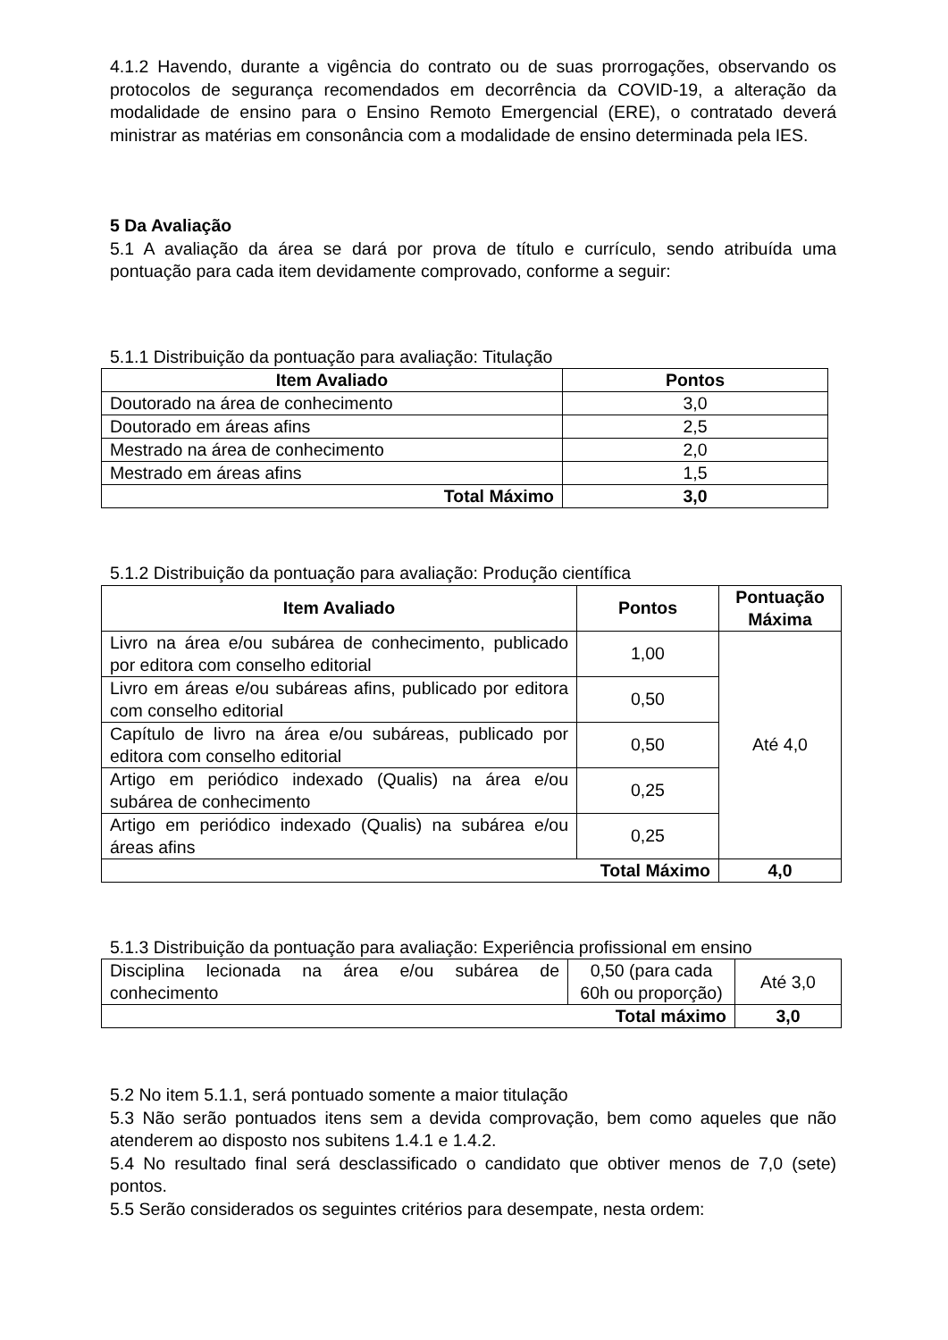4.1.2 Havendo, durante a vigência do contrato ou de suas prorrogações, observando os protocolos de segurança recomendados em decorrência da COVID-19, a alteração da modalidade de ensino para o Ensino Remoto Emergencial (ERE), o contratado deverá ministrar as matérias em consonância com a modalidade de ensino determinada pela IES.
5 Da Avaliação
5.1 A avaliação da área se dará por prova de título e currículo, sendo atribuída uma pontuação para cada item devidamente comprovado, conforme a seguir:
5.1.1 Distribuição da pontuação para avaliação: Titulação
| Item Avaliado | Pontos |
| --- | --- |
| Doutorado na área de conhecimento | 3,0 |
| Doutorado em áreas afins | 2,5 |
| Mestrado na área de conhecimento | 2,0 |
| Mestrado em áreas afins | 1,5 |
| Total Máximo | 3,0 |
5.1.2 Distribuição da pontuação para avaliação: Produção científica
| Item Avaliado | Pontos | Pontuação Máxima |
| --- | --- | --- |
| Livro na área e/ou subárea de conhecimento, publicado por editora com conselho editorial | 1,00 | Até 4,0 |
| Livro em áreas e/ou subáreas afins, publicado por editora com conselho editorial | 0,50 | |
| Capítulo de livro na área e/ou subáreas, publicado por editora com conselho editorial | 0,50 | |
| Artigo em periódico indexado (Qualis) na área e/ou subárea de conhecimento | 0,25 | |
| Artigo em periódico indexado (Qualis) na subárea e/ou áreas afins | 0,25 | |
| Total Máximo | | 4,0 |
5.1.3 Distribuição da pontuação para avaliação: Experiência profissional em ensino
| Disciplina lecionada na área e/ou subárea de conhecimento | 0,50 (para cada 60h ou proporção) | Até 3,0 |
| Total máximo | | 3,0 |
5.2 No item 5.1.1, será pontuado somente a maior titulação
5.3 Não serão pontuados itens sem a devida comprovação, bem como aqueles que não atenderem ao disposto nos subitens 1.4.1 e 1.4.2.
5.4 No resultado final será desclassificado o candidato que obtiver menos de 7,0 (sete) pontos.
5.5 Serão considerados os seguintes critérios para desempate, nesta ordem: